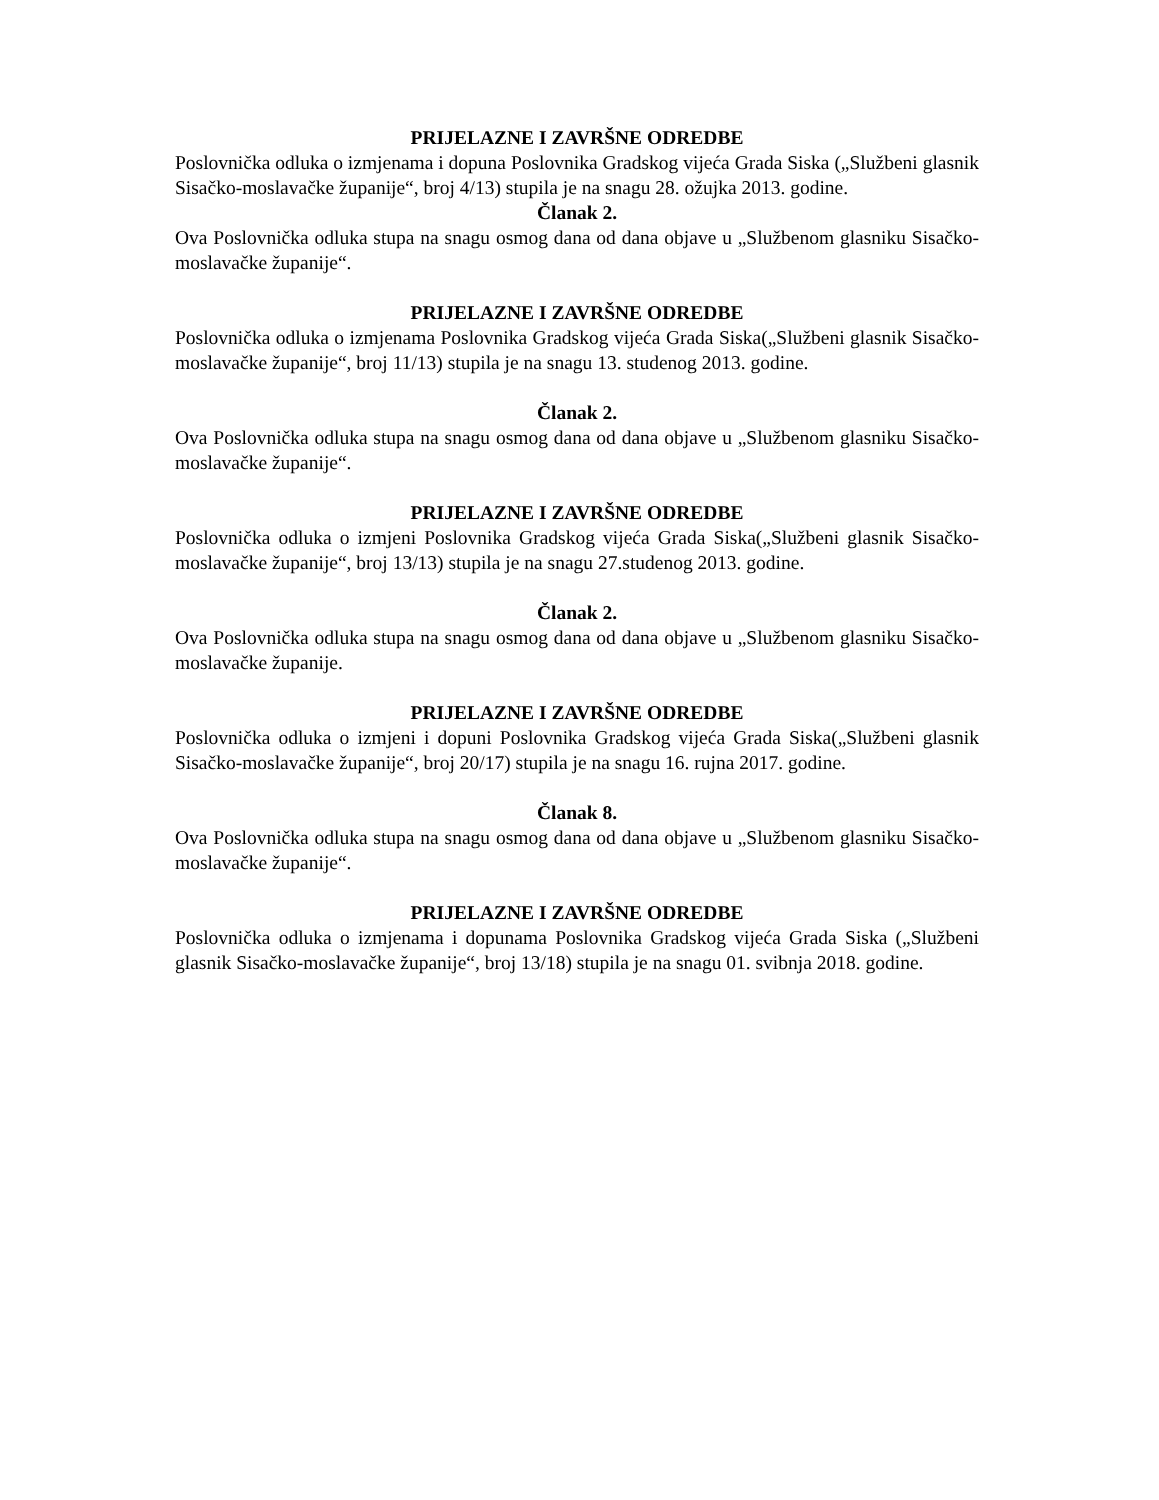PRIJELAZNE I ZAVRŠNE ODREDBE
Poslovnička odluka o izmjenama i dopuna Poslovnika Gradskog vijeća Grada Siska („Službeni glasnik Sisačko-moslavačke županije“, broj 4/13) stupila je na snagu 28. ožujka 2013. godine.
Članak 2.
Ova Poslovnička odluka stupa na snagu osmog dana od dana objave u „Službenom glasniku Sisačko-moslavačke županije“.
PRIJELAZNE I ZAVRŠNE ODREDBE
Poslovnička odluka o izmjenama Poslovnika Gradskog vijeća Grada Siska(„Službeni glasnik Sisačko-moslavačke županije“, broj 11/13) stupila je na snagu 13. studenog 2013. godine.
Članak 2.
Ova Poslovnička odluka stupa na snagu osmog dana od dana objave u „Službenom glasniku Sisačko-moslavačke županije“.
PRIJELAZNE I ZAVRŠNE ODREDBE
Poslovnička odluka o izmjeni Poslovnika Gradskog vijeća Grada Siska(„Službeni glasnik Sisačko-moslavačke županije“, broj 13/13) stupila je na snagu 27.studenog 2013. godine.
Članak 2.
Ova Poslovnička odluka stupa na snagu osmog dana od dana objave u „Službenom glasniku Sisačko-moslavačke županije.
PRIJELAZNE I ZAVRŠNE ODREDBE
Poslovnička odluka o izmjeni i dopuni Poslovnika Gradskog vijeća Grada Siska(„Službeni glasnik Sisačko-moslavačke županije“, broj 20/17) stupila je na snagu 16. rujna 2017. godine.
Članak 8.
Ova Poslovnička odluka stupa na snagu osmog dana od dana objave u „Službenom glasniku Sisačko-moslavačke županije“.
PRIJELAZNE I ZAVRŠNE ODREDBE
Poslovnička odluka o izmjenama i dopunama Poslovnika Gradskog vijeća Grada Siska („Službeni glasnik Sisačko-moslavačke županije“, broj 13/18) stupila je na snagu 01. svibnja 2018. godine.